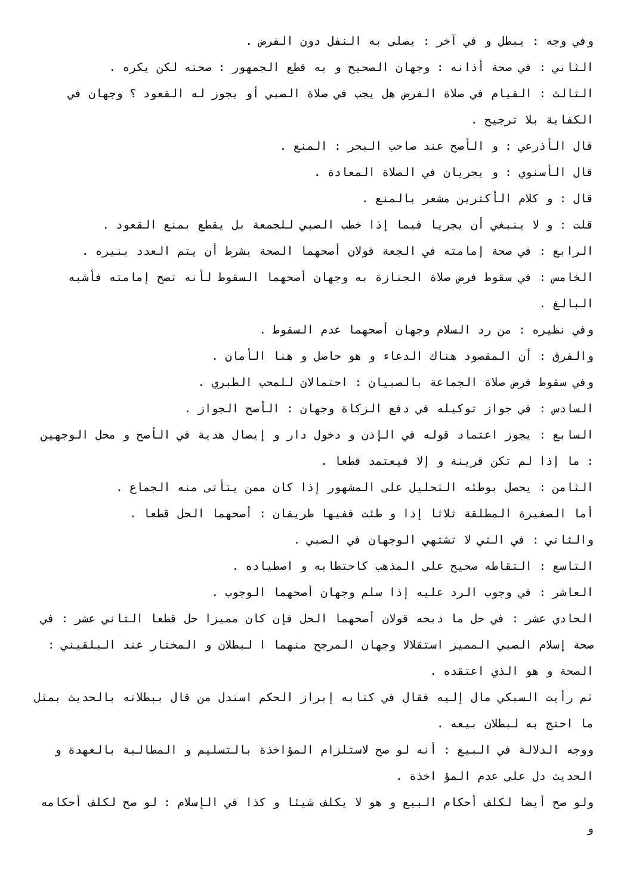وفي وجه : يبطل و في آخر : يصلى به النفل دون الفرض .
الثاني : في صحة أذانه : وجهان الصحيح و به قطع الجمهور : صحته لكن يكره .
الثالث : القيام في صلاة الفرض هل يجب في صلاة الصبي أو يجوز له القعود ؟ وجهان في الكفاية بلا ترجيح .
قال الأذرعي : و الأصح عند صاحب البحر : المنع .
قال الأسنوي : و يجريان في الصلاة المعادة .
قال : و كلام الأكثرين مشعر بالمنع .
قلت : و لا ينبغي أن يجريا فيما إذا خطب الصبي للجمعة بل يقطع بمنع القعود .
الرابع : في صحة إمامته في الجعة قولان أصحهما الصحة بشرط أن يتم العدد بنيره .
الخامس : في سقوط فرض صلاة الجنازة به وجهان أصحهما السقوط لأنه تصح إمامته فأشبه البالغ .
وفي نظيره : من رد السلام وجهان أصحهما عدم السقوط .
والفرق : أن المقصود هناك الدعاء و هو حاصل و هنا الأمان .
وفي سقوط فرض صلاة الجماعة بالصبيان : احتمالان للمحب الطبري .
السادس : في جواز توكيله في دفع الزكاة وجهان : الأصح الجواز .
السابع : يجوز اعتماد قوله في الإذن و دخول دار و إيصال هدية في الأصح و محل الوجهين : ما إذا لم تكن قرينة و إلا فيعتمد قطعا .
الثامن : يحصل بوطئه التحليل على المشهور إذا كان ممن يتأتى منه الجماع .
أما الصغيرة المطلقة ثلاثا إذا و طئت ففيها طريقان : أصحهما الحل قطعا .
والثاني : في التي لا تشتهي الوجهان في الصبي .
التاسع : التقاطه صحيح على المذهب كاحتطابه و اصطياده .
العاشر : في وجوب الرد عليه إذا سلم وجهان أصحهما الوجوب .
الحادي عشر : في حل ما ذبحه قولان أصحهما الحل فإن كان مميزا حل قطعا الثاني عشر : في صحة إسلام الصبي المميز استقلالا وجهان المرجح منهما ا لبطلان و المختار عند البلقيني : الصحة و هو الذي اعتقده .
ثم رأيت السبكي مال إليه فقال في كتابه إبراز الحكم استدل من قال ببطلانه بالحديث بمثل ما احتج به لبطلان بيعه .
ووجه الدلالة في البيع : أنه لو صح لاستلزام المؤاخذة بالتسليم و المطالبة بالعهدة و الحديث دل على عدم المؤ اخذة .
ولو صح أيضا لكلف أحكام البيع و هو لا يكلف شيئا و كذا في الإسلام : لو صح لكلف أحكامه و